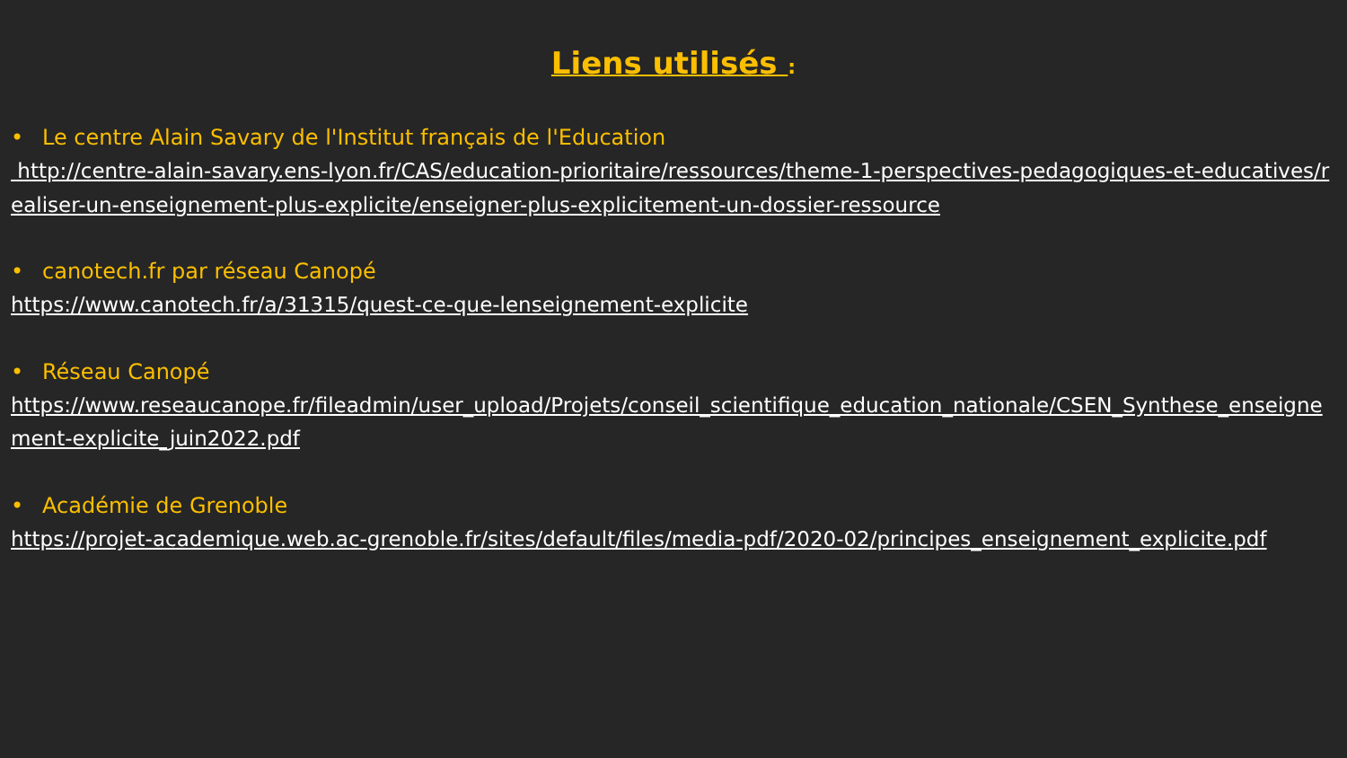Liens utilisés :
• Le centre Alain Savary de l'Institut français de l'Education
http://centre-alain-savary.ens-lyon.fr/CAS/education-prioritaire/ressources/theme-1-perspectives-pedagogiques-et-educatives/realiser-un-enseignement-plus-explicite/enseigner-plus-explicitement-un-dossier-ressource
• canotech.fr par réseau Canopé
https://www.canotech.fr/a/31315/quest-ce-que-lenseignement-explicite
• Réseau Canopé
https://www.reseaucanope.fr/fileadmin/user_upload/Projets/conseil_scientifique_education_nationale/CSEN_Synthese_enseignement-explicite_juin2022.pdf
• Académie de Grenoble
https://projet-academique.web.ac-grenoble.fr/sites/default/files/media-pdf/2020-02/principes_enseignement_explicite.pdf